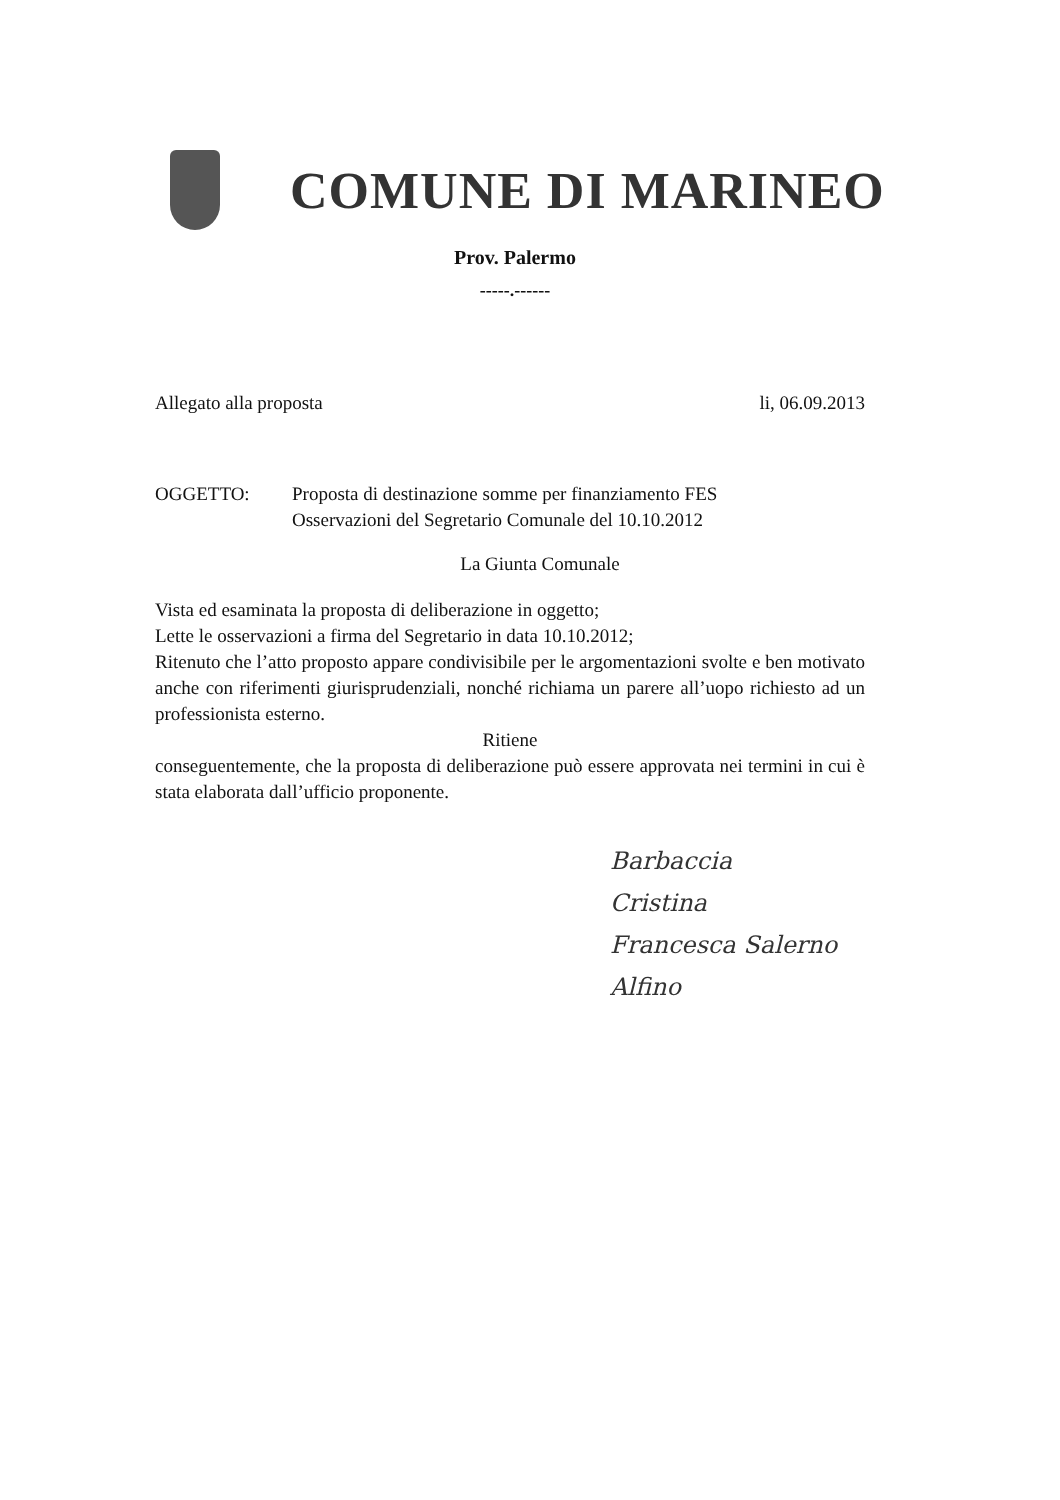COMUNE DI MARINEO
Prov. Palermo
-----.------
Allegato alla proposta li, 06.09.2013
OGGETTO: Proposta di destinazione somme per finanziamento FES
Osservazioni del Segretario Comunale del 10.10.2012
La Giunta Comunale
Vista ed esaminata la proposta di deliberazione in oggetto;
Lette le osservazioni a firma del Segretario in data 10.10.2012;
Ritenuto che l’atto proposto appare condivisibile per le argomentazioni svolte e ben motivato anche con riferimenti giurisprudenziali, nonché richiama un parere all’uopo richiesto ad un professionista esterno.
Ritiene
conseguentemente, che la proposta di deliberazione può essere approvata nei termini in cui è stata elaborata dall’ufficio proponente.
Barbaccia
Cristina
Francesca Salerno
Alfino